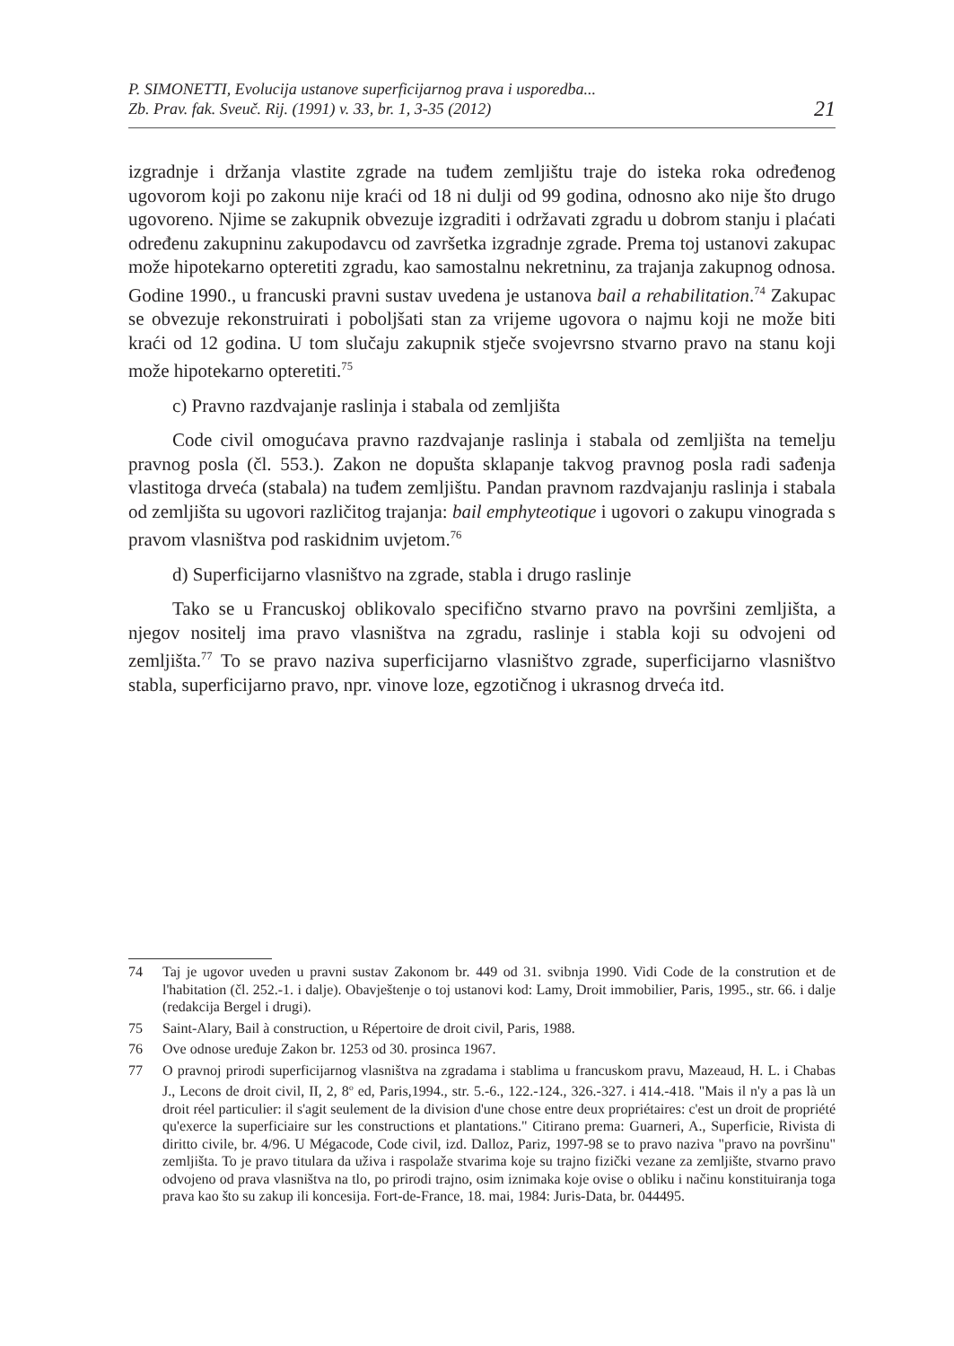P. SIMONETTI, Evolucija ustanove superficijarnog prava i usporedba...
Zb. Prav. fak. Sveuč. Rij. (1991) v. 33, br. 1, 3-35 (2012)
21
izgradnje i držanja vlastite zgrade na tuđem zemljištu traje do isteka roka određenog ugovorom koji po zakonu nije kraći od 18 ni dulji od 99 godina, odnosno ako nije što drugo ugovoreno. Njime se zakupnik obvezuje izgraditi i održavati zgradu u dobrom stanju i plaćati određenu zakupninu zakupodavcu od završetka izgradnje zgrade. Prema toj ustanovi zakupac može hipotekarno opteretiti zgradu, kao samostalnu nekretninu, za trajanja zakupnog odnosa. Godine 1990., u francuski pravni sustav uvedena je ustanova bail a rehabilitation.<sup>74</sup> Zakupac se obvezuje rekonstruirati i poboljšati stan za vrijeme ugovora o najmu koji ne može biti kraći od 12 godina. U tom slučaju zakupnik stječe svojevrsno stvarno pravo na stanu koji može hipotekarno opteretiti.<sup>75</sup>
c) Pravno razdvajanje raslinja i stabala od zemljišta
Code civil omogućava pravno razdvajanje raslinja i stabala od zemljišta na temelju pravnog posla (čl. 553.). Zakon ne dopušta sklapanje takvog pravnog posla radi sađenja vlastitoga drveća (stabala) na tuđem zemljištu. Pandan pravnom razdvajanju raslinja i stabala od zemljišta su ugovori različitog trajanja: bail emphyteotique i ugovori o zakupu vinograda s pravom vlasništva pod raskidnim uvjetom.<sup>76</sup>
d) Superficijarno vlasništvo na zgrade, stabla i drugo raslinje
Tako se u Francuskoj oblikovalo specifično stvarno pravo na površini zemljišta, a njegov nositelj ima pravo vlasništva na zgradu, raslinje i stabla koji su odvojeni od zemljišta.<sup>77</sup> To se pravo naziva superficijarno vlasništvo zgrade, superficijarno vlasništvo stabla, superficijarno pravo, npr. vinove loze, egzotičnog i ukrasnog drveća itd.
74 Taj je ugovor uveden u pravni sustav Zakonom br. 449 od 31. svibnja 1990. Vidi Code de la constrution et de l'habitation (čl. 252.-1. i dalje). Obavještenje o toj ustanovi kod: Lamy, Droit immobilier, Paris, 1995., str. 66. i dalje (redakcija Bergel i drugi).
75 Saint-Alary, Bail à construction, u Répertoire de droit civil, Paris, 1988.
76 Ove odnose uređuje Zakon br. 1253 od 30. prosinca 1967.
77 O pravnoj prirodi superficijarnog vlasništva na zgradama i stablima u francuskom pravu, Mazeaud, H. L. i Chabas J., Lecons de droit civil, II, 2, 8<sup>o</sup> ed, Paris,1994., str. 5.-6., 122.-124., 326.-327. i 414.-418. "Mais il n'y a pas là un droit réel particulier: il s'agit seulement de la division d'une chose entre deux propriétaires: c'est un droit de propriété qu'exerce la superficiaire sur les constructions et plantations." Citirano prema: Guarneri, A., Superficie, Rivista di diritto civile, br. 4/96. U Mégacode, Code civil, izd. Dalloz, Pariz, 1997-98 se to pravo naziva "pravo na površinu" zemljišta. To je pravo titulara da uživa i raspolaže stvarima koje su trajno fizički vezane za zemljište, stvarno pravo odvojeno od prava vlasništva na tlo, po prirodi trajno, osim iznimaka koje ovise o obliku i načinu konstituiranja toga prava kao što su zakup ili koncesija. Fort-de-France, 18. mai, 1984: Juris-Data, br. 044495.